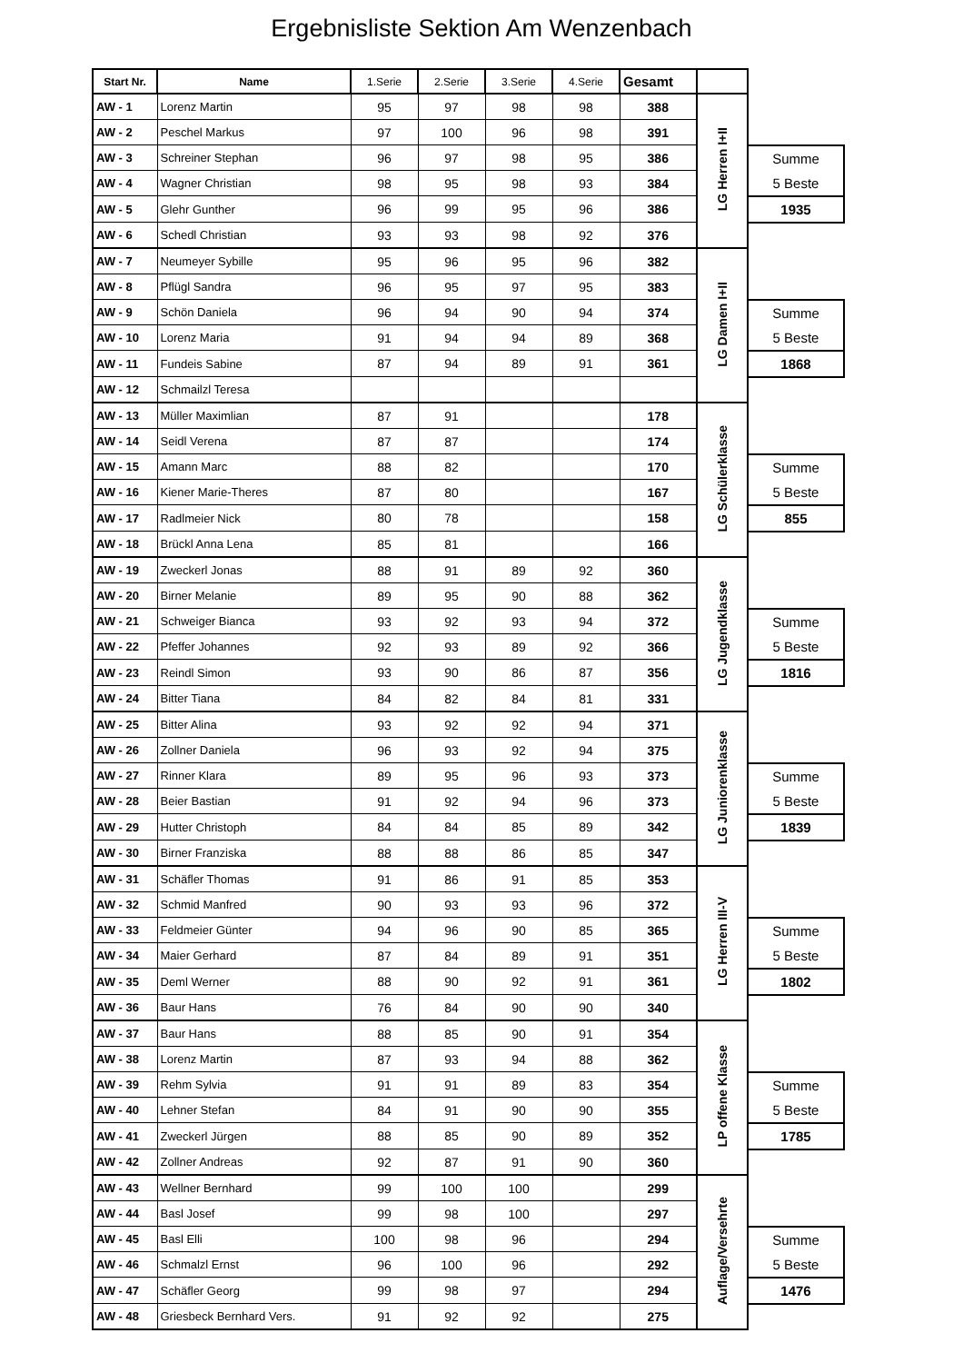Ergebnisliste Sektion Am Wenzenbach
| Start Nr. | Name | 1.Serie | 2.Serie | 3.Serie | 4.Serie | Gesamt | | |
| AW - 1 | Lorenz Martin | 95 | 97 | 98 | 98 | 388 | LG Herren I+II | |
| AW - 2 | Peschel Markus | 97 | 100 | 96 | 98 | 391 | | |
| AW - 3 | Schreiner Stephan | 96 | 97 | 98 | 95 | 386 | | Summe 5 Beste |
| AW - 4 | Wagner Christian | 98 | 95 | 98 | 93 | 384 | | |
| AW - 5 | Glehr Gunther | 96 | 99 | 95 | 96 | 386 | | 1935 |
| AW - 6 | Schedl Christian | 93 | 93 | 98 | 92 | 376 | | |
| AW - 7 | Neumeyer Sybille | 95 | 96 | 95 | 96 | 382 | LG Damen I+II | |
| AW - 8 | Pflügl Sandra | 96 | 95 | 97 | 95 | 383 | | |
| AW - 9 | Schön Daniela | 96 | 94 | 90 | 94 | 374 | | Summe 5 Beste |
| AW - 10 | Lorenz Maria | 91 | 94 | 94 | 89 | 368 | | |
| AW - 11 | Fundeis Sabine | 87 | 94 | 89 | 91 | 361 | | 1868 |
| AW - 12 | Schmailzl Teresa | | | | | | | |
| AW - 13 | Müller Maximlian | 87 | 91 | | | 178 | LG Schülerklasse | |
| AW - 14 | Seidl Verena | 87 | 87 | | | 174 | | |
| AW - 15 | Amann Marc | 88 | 82 | | | 170 | | Summe 5 Beste |
| AW - 16 | Kiener Marie-Theres | 87 | 80 | | | 167 | | |
| AW - 17 | Radlmeier Nick | 80 | 78 | | | 158 | | 855 |
| AW - 18 | Brückl Anna Lena | 85 | 81 | | | 166 | | |
| AW - 19 | Zweckerl Jonas | 88 | 91 | 89 | 92 | 360 | LG Jugendklasse | |
| AW - 20 | Birner Melanie | 89 | 95 | 90 | 88 | 362 | | |
| AW - 21 | Schweiger Bianca | 93 | 92 | 93 | 94 | 372 | | Summe 5 Beste |
| AW - 22 | Pfeffer Johannes | 92 | 93 | 89 | 92 | 366 | | |
| AW - 23 | Reindl Simon | 93 | 90 | 86 | 87 | 356 | | 1816 |
| AW - 24 | Bitter Tiana | 84 | 82 | 84 | 81 | 331 | | |
| AW - 25 | Bitter Alina | 93 | 92 | 92 | 94 | 371 | LG Juniorenklasse | |
| AW - 26 | Zollner Daniela | 96 | 93 | 92 | 94 | 375 | | |
| AW - 27 | Rinner Klara | 89 | 95 | 96 | 93 | 373 | | Summe 5 Beste |
| AW - 28 | Beier Bastian | 91 | 92 | 94 | 96 | 373 | | |
| AW - 29 | Hutter Christoph | 84 | 84 | 85 | 89 | 342 | | 1839 |
| AW - 30 | Birner Franziska | 88 | 88 | 86 | 85 | 347 | | |
| AW - 31 | Schäfler Thomas | 91 | 86 | 91 | 85 | 353 | LG Herren III-V | |
| AW - 32 | Schmid Manfred | 90 | 93 | 93 | 96 | 372 | | |
| AW - 33 | Feldmeier Günter | 94 | 96 | 90 | 85 | 365 | | Summe 5 Beste |
| AW - 34 | Maier Gerhard | 87 | 84 | 89 | 91 | 351 | | |
| AW - 35 | Deml Werner | 88 | 90 | 92 | 91 | 361 | | 1802 |
| AW - 36 | Baur Hans | 76 | 84 | 90 | 90 | 340 | | |
| AW - 37 | Baur Hans | 88 | 85 | 90 | 91 | 354 | LP offene Klasse | |
| AW - 38 | Lorenz Martin | 87 | 93 | 94 | 88 | 362 | | |
| AW - 39 | Rehm Sylvia | 91 | 91 | 89 | 83 | 354 | | Summe 5 Beste |
| AW - 40 | Lehner Stefan | 84 | 91 | 90 | 90 | 355 | | |
| AW - 41 | Zweckerl Jürgen | 88 | 85 | 90 | 89 | 352 | | 1785 |
| AW - 42 | Zollner Andreas | 92 | 87 | 91 | 90 | 360 | | |
| AW - 43 | Wellner Bernhard | 99 | 100 | 100 | | 299 | Auflage/Versehrte | |
| AW - 44 | Basl Josef | 99 | 98 | 100 | | 297 | | |
| AW - 45 | Basl Elli | 100 | 98 | 96 | | 294 | | Summe 5 Beste |
| AW - 46 | Schmalzl Ernst | 96 | 100 | 96 | | 292 | | |
| AW - 47 | Schäfler Georg | 99 | 98 | 97 | | 294 | | 1476 |
| AW - 48 | Griesbeck Bernhard Vers. | 91 | 92 | 92 | | 275 | | |